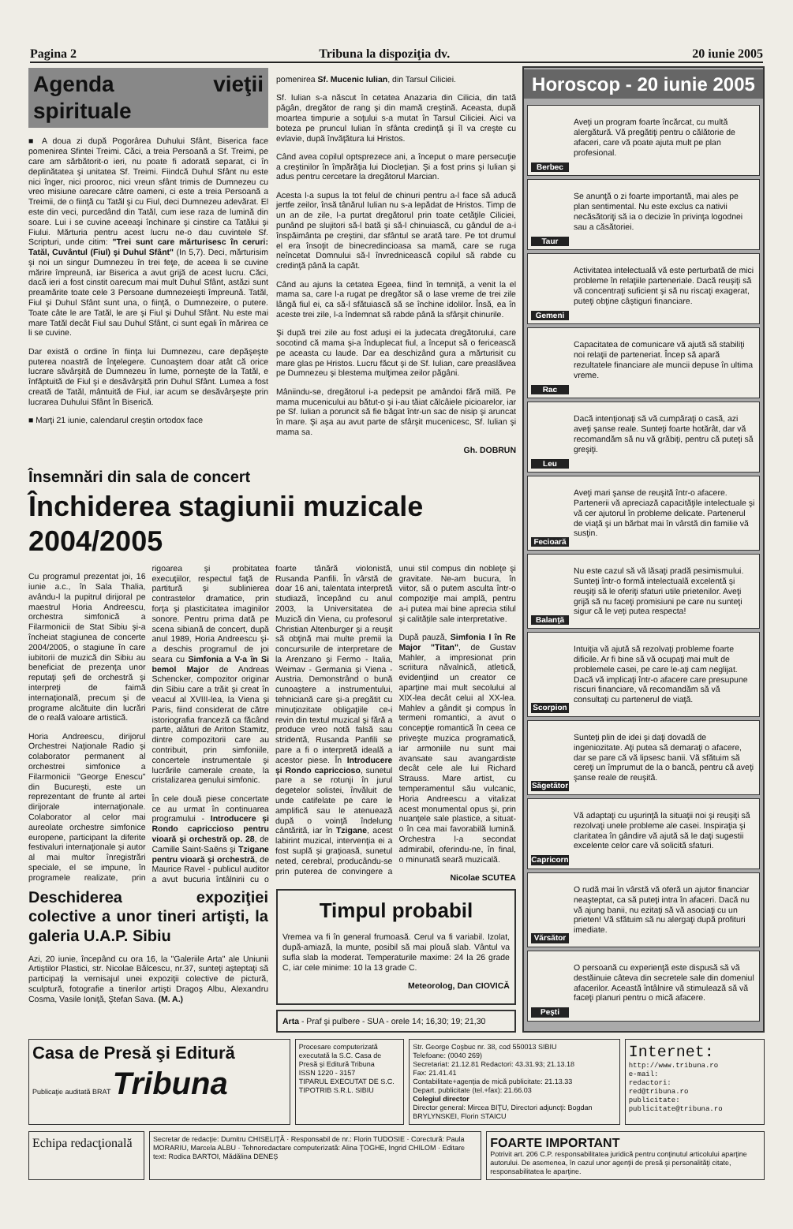Pagina 2 Tribuna la dispoziţia dv. 20 iunie 2005
Agenda vieţii spirituale
■ A doua zi după Pogorârea Duhului Sfânt, Biserica face pomenirea Sfintei Treimi. Căci, a treia Persoană a Sf. Treimi, pe care am sărbătorit-o ieri, nu poate fi adorată separat, ci în deplinătatea şi unitatea Sf. Treimi. Fiindcă Duhul Sfânt nu este nici înger, nici prooroc, nici vreun sfânt trimis de Dumnezeu cu vreo misiune oarecare către oameni, ci este a treia Persoană a Treimii, de o fiinţă cu Tatăl şi cu Fiul, deci Dumnezeu adevărat. El este din veci, purcedând din Tatăl, cum iese raza de lumină din soare. Lui i se cuvine aceeaşi închinare şi cinstire ca Tatălui şi Fiului. Mărturia pentru acest lucru ne-o dau cuvintele Sf. Scripturi, unde citim: "Trei sunt care mărturisesc în ceruri: Tatăl, Cuvântul (Fiul) şi Duhul Sfânt" (In 5,7). Deci, mărturisim şi noi un singur Dumnezeu în trei feţe, de aceea li se cuvine mărire împreună, iar Biserica a avut grijă de acest lucru. Căci, dacă ieri a fost cinstit oarecum mai mult Duhul Sfânt, astăzi sunt preamărite toate cele 3 Persoane dumnezeieşti împreună. Tatăl, Fiul şi Duhul Sfânt sunt una, o fiinţă, o Dumnezeire, o putere. Toate câte le are Tatăl, le are şi Fiul şi Duhul Sfânt. Nu este mai mare Tatăl decât Fiul sau Duhul Sfânt, ci sunt egali în mărirea ce li se cuvine.
Dar există o ordine în fiinţa lui Dumnezeu, care depăşeşte puterea noastră de înţelegere. Cunoaştem doar atât că orice lucrare săvârşită de Dumnezeu în lume, porneşte de la Tatăl, e înfăptuită de Fiul şi e desăvârşită prin Duhul Sfânt. Lumea a fost creată de Tatăl, mântuită de Fiul, iar acum se desăvârşeşte prin lucrarea Duhului Sfânt în Biserică.
■ Marţi 21 iunie, calendarul creştin ortodox face
pomenirea Sf. Mucenic Iulian, din Tarsul Ciliciei.
Sf. Iulian s-a născut în cetatea Anazaria din Cilicia, din tată păgân, dregător de rang şi din mamă creştină. Aceasta, după moartea timpurie a soţului s-a mutat în Tarsul Ciliciei. Aici va boteza pe pruncul Iulian în sfânta credinţă şi îl va creşte cu evlavie, după învăţătura lui Hristos.
Când avea copilul optsprezece ani, a început o mare persecuţie a creştinilor în împărăţia lui Diocleţian. Şi a fost prins şi Iulian şi adus pentru cercetare la dregătorul Marcian.
Acesta l-a supus la tot felul de chinuri pentru a-l face să aducă jertfe zeilor, însă tânărul Iulian nu s-a lepădat de Hristos. Timp de un an de zile, l-a purtat dregătorul prin toate cetăţile Ciliciei, punând pe slujitori să-l bată şi să-l chinuiască, cu gândul de a-i înspăimânta pe creştini, dar sfântul se arată tare. Pe tot drumul el era însoţit de binecredincioasa sa mamă, care se ruga neîncetat Domnului să-l învrednicească copilul să rabde cu credinţă până la capăt.
Când au ajuns la cetatea Egeea, fiind în temniţă, a venit la el mama sa, care l-a rugat pe dregător să o lase vreme de trei zile lângă fiul ei, ca să-l sfătuiască să se închine idolilor. Însă, ea în aceste trei zile, l-a îndemnat să rabde până la sfârşit chinurile.
Şi după trei zile au fost aduşi ei la judecata dregătorului, care socotind că mama şi-a înduplecat fiul, a început să o fericească pe aceasta cu laude. Dar ea deschizând gura a mărturisit cu mare glas pe Hristos. Lucru făcut şi de Sf. Iulian, care preaslăvea pe Dumnezeu şi blestema mulţimea zeilor păgâni.
Mâniindu-se, dregătorul i-a pedepsit pe amândoi fără milă. Pe mama mucenicului au bătut-o şi i-au tăiat călcâiele picioarelor, iar pe Sf. Iulian a poruncit să fie băgat într-un sac de nisip şi aruncat în mare. Şi aşa au avut parte de sfârşit mucenicesc, Sf. Iulian şi mama sa.
Gh. DOBRUN
Însemnări din sala de concert
Închiderea stagiunii muzicale 2004/2005
Cu programul prezentat joi, 16 iunie a.c., în Sala Thalia, avându-l la pupitrul dirijoral pe maestrul Horia Andreescu, orchestra simfonică a Filarmonicii de Stat Sibiu şi-a încheiat stagiunea de concerte 2004/2005, o stagiune în care iubitorii de muzică din Sibiu au beneficiat de prezenţa unor reputaţi şefi de orchestră şi interpreţi de faimă internaţională, precum şi de programe alcătuite din lucrări de o reală valoare artistică.
Horia Andreescu, dirijorul Orchestrei Naţionale Radio şi colaborator permanent al orchestrei simfonice a Filarmonicii "George Enescu" din Bucureşti, este un reprezentant de frunte al artei dirijorale internaţionale. Colaborator al celor mai aureolate orchestre simfonice europene, participant la diferite festivaluri internaţionale şi autor al mai multor înregistrări speciale, el se impune, în programele realizate, prin rigoarea şi probitatea execuţiilor, respectul faţă de partitură şi sublinierea contrastelor dramatice, prin forţa şi plasticitatea imaginilor sonore. Pentru prima dată pe scena sibiană de concert, după anul 1989, Horia Andreescu şi-a deschis programul de joi seara cu Simfonia a V-a în Si bemol Major de Andreas Schencker, compozitor originar din Sibiu care a trăit şi creat în veacul al XVIII-lea, la Viena şi Paris, fiind considerat de către istoriografia franceză ca făcând parte, alături de Ariton Stamitz, dintre compozitorii care au contribuit, prin simfoniile, concertele instrumentale şi lucrările camerale create, la cristalizarea genului simfonic.
În cele două piese concertate ce au urmat în continuarea programului - Introducere şi Rondo capriccioso pentru vioară şi orchestră op. 28, de Camille Saint-Saëns şi Tzigane pentru vioară şi orchestră, de Maurice Ravel - publicul auditor a avut bucuria întâlnirii cu o foarte tânără violonistă, Rusanda Panfili. În vârstă de doar 16 ani, talentata interpretă studiază, începând cu anul 2003, la Universitatea de Muzică din Viena, cu profesorul Christian Altenburger şi a reuşit să obţină mai multe premii la concursurile de interpretare de la Arenzano şi Fermo - Italia, Weimav - Germania şi Viena - Austria. Demonstrând o bună cunoaştere a instrumentului, tehniciană care şi-a pregătit cu minuţiozitate obligaţiile ce-i revin din textul muzical şi fără a produce vreo notă falsă sau stridentă, Rusanda Panfili se pare a fi o interpretă ideală a acestor piese. În Introducere şi Rondo capriccioso, sunetul pare a se rotunji în jurul degetelor solistei, învăluit de unde catifelate pe care le amplifică sau le atenuează după o voinţă îndelung cântărită, iar în Tzigane, acest labirint muzical, intervenţia ei a fost suplă şi graţioasă, sunetul neted, cerebral, producându-se prin puterea de convingere a unui stil compus din nobleţe şi gravitate. Ne-am bucura, în viitor, să o putem asculta într-o compoziţie mai amplă, pentru a-i putea mai bine aprecia stilul şi calităţile sale interpretative.
După pauză, Simfonia I în Re Major "Titan", de Gustav Mahler, a impresionat prin scriitura năvalnică, atletică, evidenţiind un creator ce aparţine mai mult secolului al XIX-lea decât celui al XX-lea. Mahlev a gândit şi compus în termeni romantici, a avut o concepţie romantică în ceea ce priveşte muzica programatică, iar armoniile nu sunt mai avansate sau avangardiste decât cele ale lui Richard Strauss. Mare artist, cu temperamentul său vulcanic, Horia Andreescu a vitalizat acest monumental opus şi, prin nuanţele sale plastice, a situat-o în cea mai favorabilă lumină. Orchestra l-a secondat admirabil, oferindu-ne, în final, o minunată seară muzicală.
Nicolae SCUTEA
Deschiderea expoziţiei colective a unor tineri artişti, la galeria U.A.P. Sibiu
Azi, 20 iunie, începând cu ora 16, la "Galeriile Arta" ale Uniunii Artiştilor Plastici, str. Nicolae Bălcescu, nr.37, sunteţi aşteptaţi să participaţi la vernisajul unei expoziţii colective de pictură, sculptură, fotografie a tinerilor artişti Dragoş Albu, Alexandru Cosma, Vasile Ioniţă, Ştefan Sava. (M. A.)
Timpul probabil
Vremea va fi în general frumoasă. Cerul va fi variabil. Izolat, după-amiază, la munte, posibil să mai plouă slab. Vântul va sufla slab la moderat. Temperaturile maxime: 24 la 26 grade C, iar cele minime: 10 la 13 grade C.
Meteorolog, Dan CIOVICĂ
Arta - Praf şi pulbere - SUA - orele 14; 16,30; 19; 21,30
Horoscop - 20 iunie 2005
Berbec
Aveţi un program foarte încărcat, cu multă alergătură. Vă pregătiţi pentru o călătorie de afaceri, care vă poate ajuta mult pe plan profesional.
Taur
Se anunţă o zi foarte importantă, mai ales pe plan sentimental. Nu este exclus ca nativii necăsătoriţi să ia o decizie în privinţa logodnei sau a căsătoriei.
Gemeni
Activitatea intelectuală vă este perturbată de mici probleme în relaţiile parteneriale. Dacă reuşiţi să vă concentraţi suficient şi să nu riscaţi exagerat, puteţi obţine câştiguri financiare.
Rac
Capacitatea de comunicare vă ajută să stabiliţi noi relaţii de parteneriat. Încep să apară rezultatele financiare ale muncii depuse în ultima vreme.
Leu
Dacă intenţionaţi să vă cumpăraţi o casă, azi aveţi şanse reale. Sunteţi foarte hotărât, dar vă recomandăm să nu vă grăbiţi, pentru că puteţi să greşiţi.
Fecioară
Aveţi mari şanse de reuşită într-o afacere. Partenerii vă apreciază capacităţile intelectuale şi vă cer ajutorul în probleme delicate. Partenerul de viaţă şi un bărbat mai în vârstă din familie vă susţin.
Balanţă
Nu este cazul să vă lăsaţi pradă pesimismului. Sunteţi într-o formă intelectuală excelentă şi reuşiţi să le oferiţi sfaturi utile prietenilor. Aveţi grijă să nu faceţi promisiuni pe care nu sunteţi sigur că le veţi putea respecta!
Scorpion
Intuiţia vă ajută să rezolvaţi probleme foarte dificile. Ar fi bine să vă ocupaţi mai mult de problemele casei, pe care le-aţi cam neglijat. Dacă vă implicaţi într-o afacere care presupune riscuri financiare, vă recomandăm să vă consultaţi cu partenerul de viaţă.
Săgetător
Sunteţi plin de idei şi daţi dovadă de ingeniozitate. Aţi putea să demaraţi o afacere, dar se pare că vă lipsesc banii. Vă sfătuim să cereţi un împrumut de la o bancă, pentru că aveţi şanse reale de reuşită.
Capricorn
Vă adaptaţi cu uşurinţă la situaţii noi şi reuşiţi să rezolvaţi unele probleme ale casei. Inspiraţia şi claritatea în gândire vă ajută să le daţi sugestii excelente celor care vă solicită sfaturi.
Vărsător
O rudă mai în vârstă vă oferă un ajutor financiar neaşteptat, ca să puteţi intra în afaceri. Dacă nu vă ajung banii, nu ezitaţi să vă asociaţi cu un prieten! Vă sfătuim să nu alergaţi după profituri imediate.
Peşti
O persoană cu experienţă este dispusă să vă destăinuie câteva din secretele sale din domeniul afacerilor. Această întâlnire vă stimulează să vă faceţi planuri pentru o mică afacere.
Casa de Presă şi Editură
Publicaţie auditată BRAT Tribuna
Procesare computerizată executată la S.C. Casa de Presă şi Editură Tribuna
ISSN 1220 - 3157
TIPARUL EXECUTAT DE S.C. TIPOTRIB S.R.L. SIBIU
Str. George Coşbuc nr. 38, cod 550013 SIBIU
Telefoane: (0040 269)
Secretariat: 21.12.81 Redactori: 43.31.93; 21.13.18
Fax: 21.41.41
Contabilitate+agenţia de mică publicitate: 21.13.33
Depart. publicitate (tel.+fax): 21.66.03
Colegiul director
Director general: Mircea BIŢU, Directori adjuncţi: Bogdan BRYLYNSKEI, Florin STAICU
Internet:
http://www.tribuna.ro
e-mail:
redactori:
red@tribuna.ro
publicitate:
publicitate@tribuna.ro
Echipa redacţională
Secretar de redacţie: Dumitru CHISELIŢĂ · Responsabil de nr.: Florin TUDOSIE · Corectură: Paula MORARIU, Marcela ALBU · Tehnoredactare computerizată: Alina ŢOGHE, Ingrid CHILOM · Editare text: Rodica BARTOI, Mădălina DENEŞ
FOARTE IMPORTANT
Potrivit art. 206 C.P. responsabilitatea juridică pentru conţinutul articolului aparţine autorului. De asemenea, în cazul unor agenţii de presă şi personalităţi citate, responsabilitatea le aparţine.